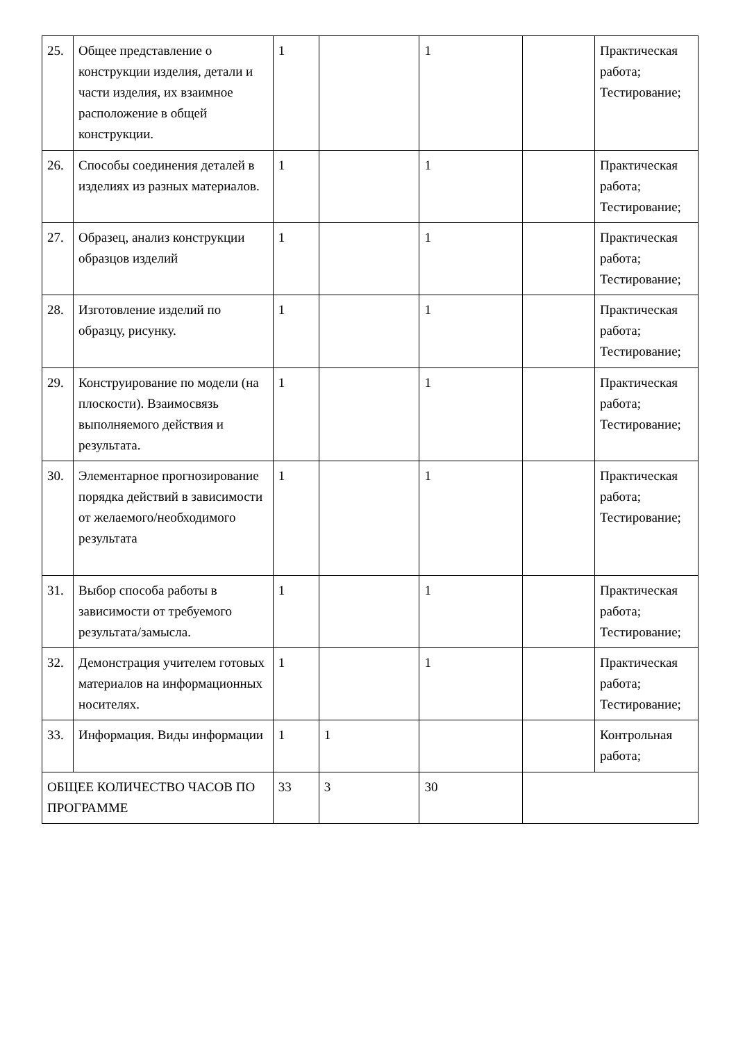| 25. | Общее представление о конструкции изделия, детали и части изделия, их взаимное расположение в общей конструкции. | 1 | | 1 | | Практическая работа; Тестирование; |
| 26. | Способы соединения деталей в изделиях из разных материалов. | 1 | | 1 | | Практическая работа; Тестирование; |
| 27. | Образец, анализ конструкции образцов изделий | 1 | | 1 | | Практическая работа; Тестирование; |
| 28. | Изготовление изделий по образцу, рисунку. | 1 | | 1 | | Практическая работа; Тестирование; |
| 29. | Конструирование по модели (на плоскости). Взаимосвязь выполняемого действия и результата. | 1 | | 1 | | Практическая работа; Тестирование; |
| 30. | Элементарное прогнозирование порядка действий в зависимости от желаемого/необходимого результата | 1 | | 1 | | Практическая работа; Тестирование; |
| 31. | Выбор способа работы в зависимости от требуемого результата/замысла. | 1 | | 1 | | Практическая работа; Тестирование; |
| 32. | Демонстрация учителем готовых материалов на информационных носителях. | 1 | | 1 | | Практическая работа; Тестирование; |
| 33. | Информация. Виды информации | 1 | 1 | | | Контрольная работа; |
| ОБЩЕЕ КОЛИЧЕСТВО ЧАСОВ ПО ПРОГРАММЕ | | 33 | 3 | 30 | | |